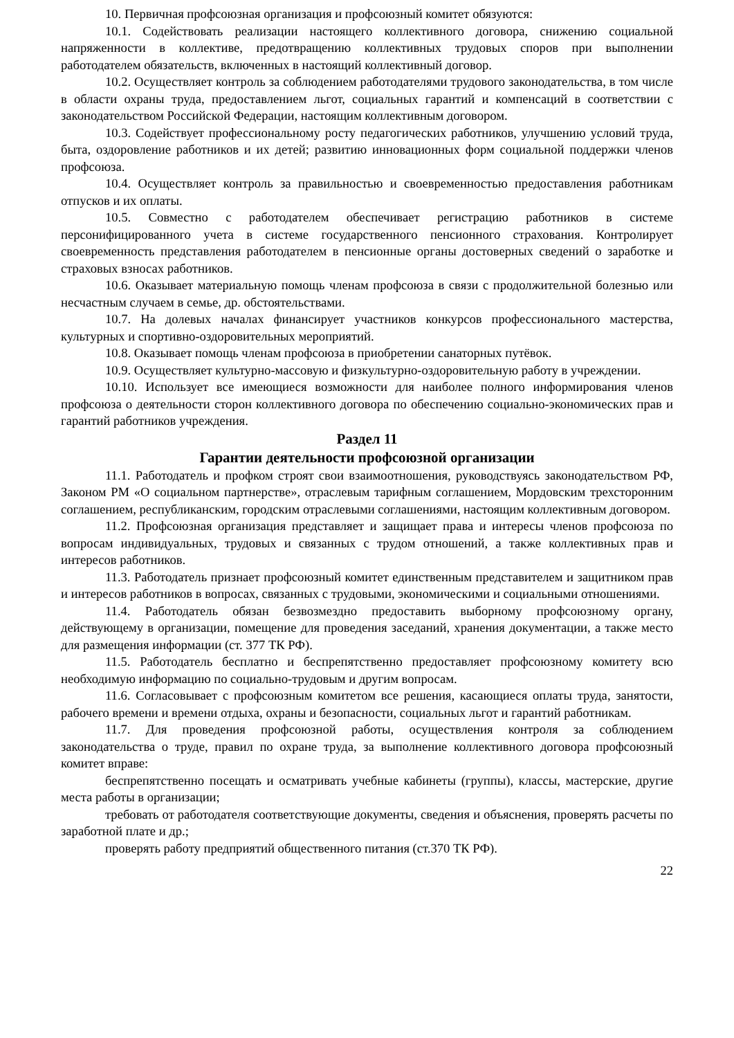10. Первичная профсоюзная организация и профсоюзный комитет обязуются:
10.1. Содействовать реализации настоящего коллективного договора, снижению социальной напряженности в коллективе, предотвращению коллективных трудовых споров при выполнении работодателем обязательств, включенных в настоящий коллективный договор.
10.2. Осуществляет контроль за соблюдением работодателями трудового законодательства, в том числе в области охраны труда, предоставлением льгот, социальных гарантий и компенсаций в соответствии с законодательством Российской Федерации, настоящим коллективным договором.
10.3. Содействует профессиональному росту педагогических работников, улучшению условий труда, быта, оздоровление работников и их детей; развитию инновационных форм социальной поддержки членов профсоюза.
10.4. Осуществляет контроль за правильностью и своевременностью предоставления работникам отпусков и их оплаты.
10.5. Совместно с работодателем обеспечивает регистрацию работников в системе персонифицированного учета в системе государственного пенсионного страхования. Контролирует своевременность представления работодателем в пенсионные органы достоверных сведений о заработке и страховых взносах работников.
10.6. Оказывает материальную помощь членам профсоюза в связи с продолжительной болезнью или несчастным случаем в семье, др. обстоятельствами.
10.7. На долевых началах финансирует участников конкурсов профессионального мастерства, культурных и спортивно-оздоровительных мероприятий.
10.8. Оказывает помощь членам профсоюза в приобретении санаторных путёвок.
10.9. Осуществляет культурно-массовую и физкультурно-оздоровительную работу в учреждении.
10.10. Использует все имеющиеся возможности для наиболее полного информирования членов профсоюза о деятельности сторон коллективного договора по обеспечению социально-экономических прав и гарантий работников учреждения.
Раздел 11
Гарантии деятельности профсоюзной организации
11.1. Работодатель и профком строят свои взаимоотношения, руководствуясь законодательством РФ, Законом РМ «О социальном партнерстве», отраслевым тарифным соглашением, Мордовским трехсторонним соглашением, республиканским, городским отраслевыми соглашениями, настоящим коллективным договором.
11.2. Профсоюзная организация представляет и защищает права и интересы членов профсоюза по вопросам индивидуальных, трудовых и связанных с трудом отношений, а также коллективных прав и интересов работников.
11.3. Работодатель признает профсоюзный комитет единственным представителем и защитником прав и интересов работников в вопросах, связанных с трудовыми, экономическими и социальными отношениями.
11.4. Работодатель обязан безвозмездно предоставить выборному профсоюзному органу, действующему в организации, помещение для проведения заседаний, хранения документации, а также место для размещения информации (ст. 377 ТК РФ).
11.5. Работодатель бесплатно и беспрепятственно предоставляет профсоюзному комитету всю необходимую информацию по социально-трудовым и другим вопросам.
11.6. Согласовывает с профсоюзным комитетом все решения, касающиеся оплаты труда, занятости, рабочего времени и времени отдыха, охраны и безопасности, социальных льгот и гарантий работникам.
11.7. Для проведения профсоюзной работы, осуществления контроля за соблюдением законодательства о труде, правил по охране труда, за выполнение коллективного договора профсоюзный комитет вправе:
беспрепятственно посещать и осматривать учебные кабинеты (группы), классы, мастерские, другие места работы в организации;
требовать от работодателя соответствующие документы, сведения и объяснения, проверять расчеты по заработной плате и др.;
проверять работу предприятий общественного питания (ст.370 ТК РФ).
22